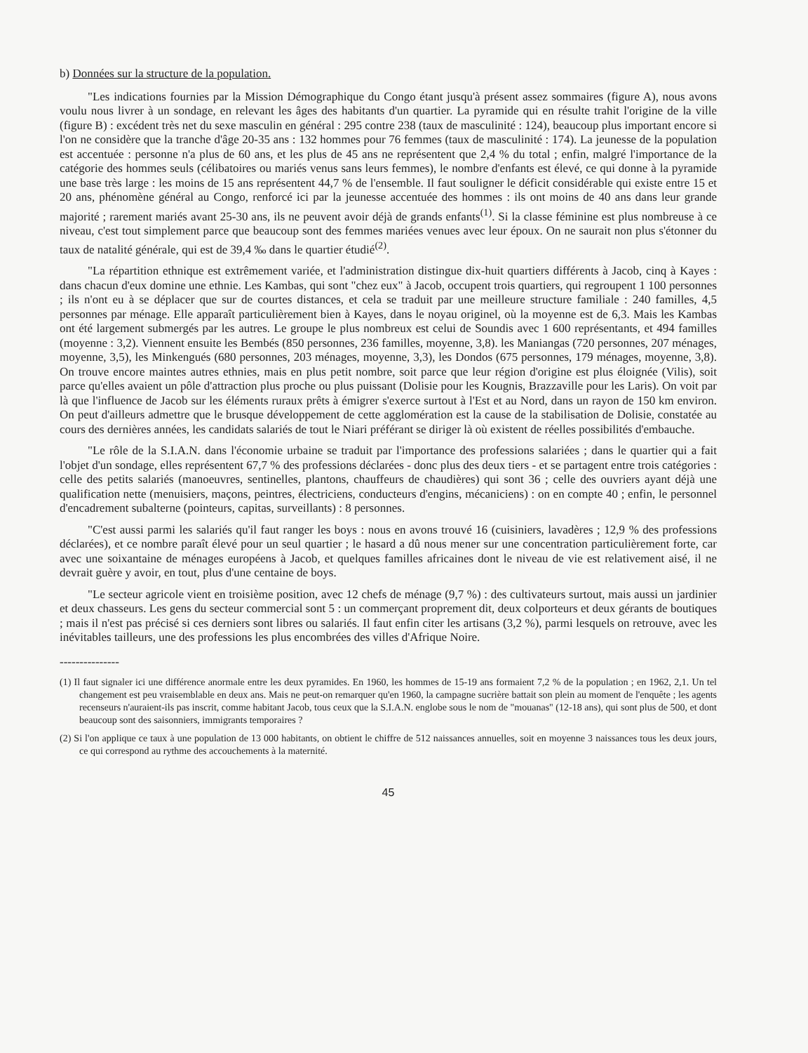b) Données sur la structure de la population.
"Les indications fournies par la Mission Démographique du Congo étant jusqu'à présent assez sommaires (figure A), nous avons voulu nous livrer à un sondage, en relevant les âges des habitants d'un quartier. La pyramide qui en résulte trahit l'origine de la ville (figure B) : excédent très net du sexe masculin en général : 295 contre 238 (taux de masculinité : 124), beaucoup plus important encore si l'on ne considère que la tranche d'âge 20-35 ans : 132 hommes pour 76 femmes (taux de masculinité : 174). La jeunesse de la population est accentuée : personne n'a plus de 60 ans, et les plus de 45 ans ne représentent que 2,4 % du total ; enfin, malgré l'importance de la catégorie des hommes seuls (célibatoires ou mariés venus sans leurs femmes), le nombre d'enfants est élevé, ce qui donne à la pyramide une base très large : les moins de 15 ans représentent 44,7 % de l'ensemble. Il faut souligner le déficit considérable qui existe entre 15 et 20 ans, phénomène général au Congo, renforcé ici par la jeunesse accentuée des hommes : ils ont moins de 40 ans dans leur grande majorité ; rarement mariés avant 25-30 ans, ils ne peuvent avoir déjà de grands enfants<sup>(1)</sup>. Si la classe féminine est plus nombreuse à ce niveau, c'est tout simplement parce que beaucoup sont des femmes mariées venues avec leur époux. On ne saurait non plus s'étonner du taux de natalité générale, qui est de 39,4 ‰ dans le quartier étudié<sup>(2)</sup>.
"La répartition ethnique est extrêmement variée, et l'administration distingue dix-huit quartiers différents à Jacob, cinq à Kayes : dans chacun d'eux domine une ethnie. Les Kambas, qui sont "chez eux" à Jacob, occupent trois quartiers, qui regroupent 1 100 personnes ; ils n'ont eu à se déplacer que sur de courtes distances, et cela se traduit par une meilleure structure familiale : 240 familles, 4,5 personnes par ménage. Elle apparaît particulièrement bien à Kayes, dans le noyau originel, où la moyenne est de 6,3. Mais les Kambas ont été largement submergés par les autres. Le groupe le plus nombreux est celui de Soundis avec 1 600 représentants, et 494 familles (moyenne : 3,2). Viennent ensuite les Bembés (850 personnes, 236 familles, moyenne, 3,8). les Maniangas (720 personnes, 207 ménages, moyenne, 3,5), les Minkengués (680 personnes, 203 ménages, moyenne, 3,3), les Dondos (675 personnes, 179 ménages, moyenne, 3,8). On trouve encore maintes autres ethnies, mais en plus petit nombre, soit parce que leur région d'origine est plus éloignée (Vilis), soit parce qu'elles avaient un pôle d'attraction plus proche ou plus puissant (Dolisie pour les Kougnis, Brazzaville pour les Laris). On voit par là que l'influence de Jacob sur les éléments ruraux prêts à émigrer s'exerce surtout à l'Est et au Nord, dans un rayon de 150 km environ. On peut d'ailleurs admettre que le brusque développement de cette agglomération est la cause de la stabilisation de Dolisie, constatée au cours des dernières années, les candidats salariés de tout le Niari préférant se diriger là où existent de réelles possibilités d'embauche.
"Le rôle de la S.I.A.N. dans l'économie urbaine se traduit par l'importance des professions salariées ; dans le quartier qui a fait l'objet d'un sondage, elles représentent 67,7 % des professions déclarées - donc plus des deux tiers - et se partagent entre trois catégories : celle des petits salariés (manoeuvres, sentinelles, plantons, chauffeurs de chaudières) qui sont 36 ; celle des ouvriers ayant déjà une qualification nette (menuisiers, maçons, peintres, électriciens, conducteurs d'engins, mécaniciens) : on en compte 40 ; enfin, le personnel d'encadrement subalterne (pointeurs, capitas, surveillants) : 8 personnes.
"C'est aussi parmi les salariés qu'il faut ranger les boys : nous en avons trouvé 16 (cuisiniers, lavadères ; 12,9 % des professions déclarées), et ce nombre paraît élevé pour un seul quartier ; le hasard a dû nous mener sur une concentration particulièrement forte, car avec une soixantaine de ménages européens à Jacob, et quelques familles africaines dont le niveau de vie est relativement aisé, il ne devrait guère y avoir, en tout, plus d'une centaine de boys.
"Le secteur agricole vient en troisième position, avec 12 chefs de ménage (9,7 %) : des cultivateurs surtout, mais aussi un jardinier et deux chasseurs. Les gens du secteur commercial sont 5 : un commerçant proprement dit, deux colporteurs et deux gérants de boutiques ; mais il n'est pas précisé si ces derniers sont libres ou salariés. Il faut enfin citer les artisans (3,2 %), parmi lesquels on retrouve, avec les inévitables tailleurs, une des professions les plus encombrées des villes d'Afrique Noire.
---------------
(1) Il faut signaler ici une différence anormale entre les deux pyramides. En 1960, les hommes de 15-19 ans formaient 7,2 % de la population ; en 1962, 2,1. Un tel changement est peu vraisemblable en deux ans. Mais ne peut-on remarquer qu'en 1960, la campagne sucrière battait son plein au moment de l'enquête ; les agents recenseurs n'auraient-ils pas inscrit, comme habitant Jacob, tous ceux que la S.I.A.N. englobe sous le nom de "mouanas" (12-18 ans), qui sont plus de 500, et dont beaucoup sont des saisonniers, immigrants temporaires ?
(2) Si l'on applique ce taux à une population de 13 000 habitants, on obtient le chiffre de 512 naissances annuelles, soit en moyenne 3 naissances tous les deux jours, ce qui correspond au rythme des accouchements à la maternité.
45